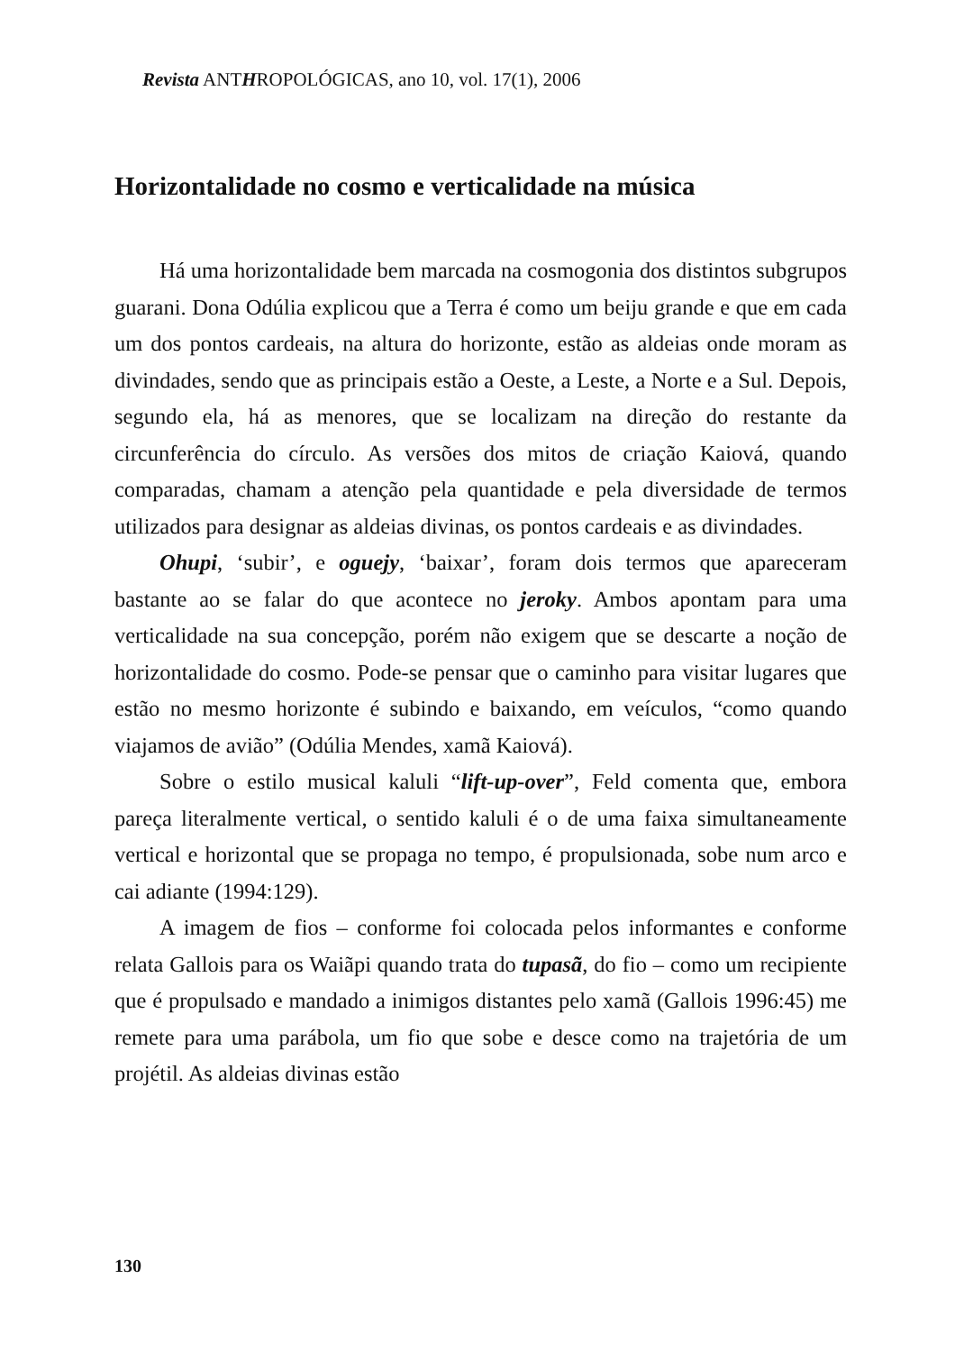Revista ANTHROPOLÓGICAS, ano 10, vol. 17(1), 2006
Horizontalidade no cosmo e verticalidade na música
Há uma horizontalidade bem marcada na cosmogonia dos distintos subgrupos guarani. Dona Odúlia explicou que a Terra é como um beiju grande e que em cada um dos pontos cardeais, na altura do horizonte, estão as aldeias onde moram as divindades, sendo que as principais estão a Oeste, a Leste, a Norte e a Sul. Depois, segundo ela, há as menores, que se localizam na direção do restante da circunferência do círculo. As versões dos mitos de criação Kaiová, quando comparadas, chamam a atenção pela quantidade e pela diversidade de termos utilizados para designar as aldeias divinas, os pontos cardeais e as divindades.
Ohupi, ‘subir’, e oguejy, ‘baixar’, foram dois termos que apareceram bastante ao se falar do que acontece no jeroky. Ambos apontam para uma verticalidade na sua concepção, porém não exigem que se descarte a noção de horizontalidade do cosmo. Pode-se pensar que o caminho para visitar lugares que estão no mesmo horizonte é subindo e baixando, em veículos, “como quando viajamos de avião” (Odúlia Mendes, xamã Kaiová).
Sobre o estilo musical kaluli “lift-up-over”, Feld comenta que, embora pareça literalmente vertical, o sentido kaluli é o de uma faixa simultaneamente vertical e horizontal que se propaga no tempo, é propulsionada, sobe num arco e cai adiante (1994:129).
A imagem de fios – conforme foi colocada pelos informantes e conforme relata Gallois para os Waiãpi quando trata do tupasã, do fio – como um recipiente que é propulsado e mandado a inimigos distantes pelo xamã (Gallois 1996:45) me remete para uma parábola, um fio que sobe e desce como na trajetória de um projétil. As aldeias divinas estão
130